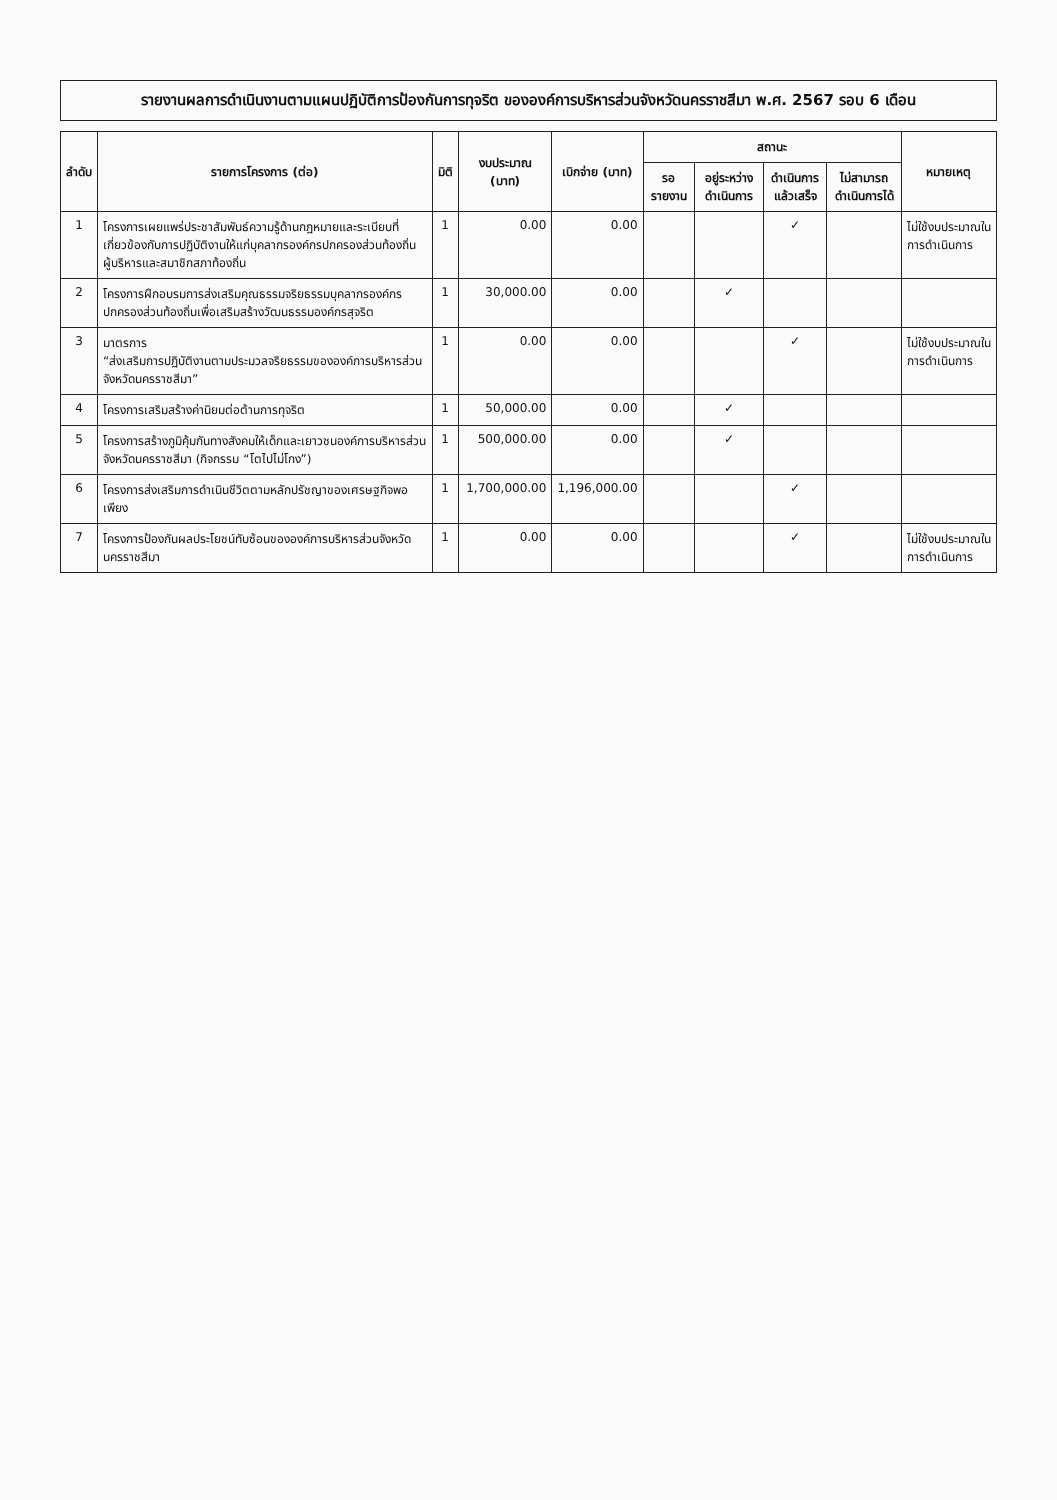รายงานผลการดำเนินงานตามแผนปฏิบัติการป้องกันการทุจริต ขององค์การบริหารส่วนจังหวัดนครราชสีมา พ.ศ. 2567 รอบ 6 เดือน
| ลำดับ | รายการโครงการ (ต่อ) | มิติ | งบประมาณ (บาท) | เบิกจ่าย (บาท) | สถานะ | | | | หมายเหตุ |
| --- | --- | --- | --- | --- | --- | --- | --- | --- | --- |
| | | | | | รอรายงาน | อยู่ระหว่างดำเนินการ | ดำเนินการแล้วเสร็จ | ไม่สามารถดำเนินการได้ | |
| 1 | โครงการเผยแพร่ประชาสัมพันธ์ความรู้ด้านกฎหมายและระเบียบที่เกี่ยวข้องกับการปฏิบัติงานให้แก่บุคลากรองค์กรปกครองส่วนท้องถิ่น ผู้บริหารและสมาชิกสภาท้องถิ่น | 1 | 0.00 | 0.00 | | | ✓ | | ไม่ใช้งบประมาณในการดำเนินการ |
| 2 | โครงการฝึกอบรมการส่งเสริมคุณธรรมจริยธรรมบุคลากรองค์กรปกครองส่วนท้องถิ่นเพื่อเสริมสร้างวัฒนธรรมองค์กรสุจริต | 1 | 30,000.00 | 0.00 | | ✓ | | | |
| 3 | มาตรการ “ส่งเสริมการปฏิบัติงานตามประมวลจริยธรรมขององค์การบริหารส่วนจังหวัดนครราชสีมา” | 1 | 0.00 | 0.00 | | | ✓ | | ไม่ใช้งบประมาณในการดำเนินการ |
| 4 | โครงการเสริมสร้างค่านิยมต่อต้านการทุจริต | 1 | 50,000.00 | 0.00 | | ✓ | | | |
| 5 | โครงการสร้างภูมิคุ้มกันทางสังคมให้เด็กและเยาวชนองค์การบริหารส่วนจังหวัดนครราชสีมา (กิจกรรม “โตไปไม่โกง”) | 1 | 500,000.00 | 0.00 | | ✓ | | | |
| 6 | โครงการส่งเสริมการดำเนินชีวิตตามหลักปรัชญาของเศรษฐกิจพอเพียง | 1 | 1,700,000.00 | 1,196,000.00 | | | ✓ | | |
| 7 | โครงการป้องกันผลประโยชน์ทับซ้อนขององค์การบริหารส่วนจังหวัดนครราชสีมา | 1 | 0.00 | 0.00 | | | ✓ | | ไม่ใช้งบประมาณในการดำเนินการ |